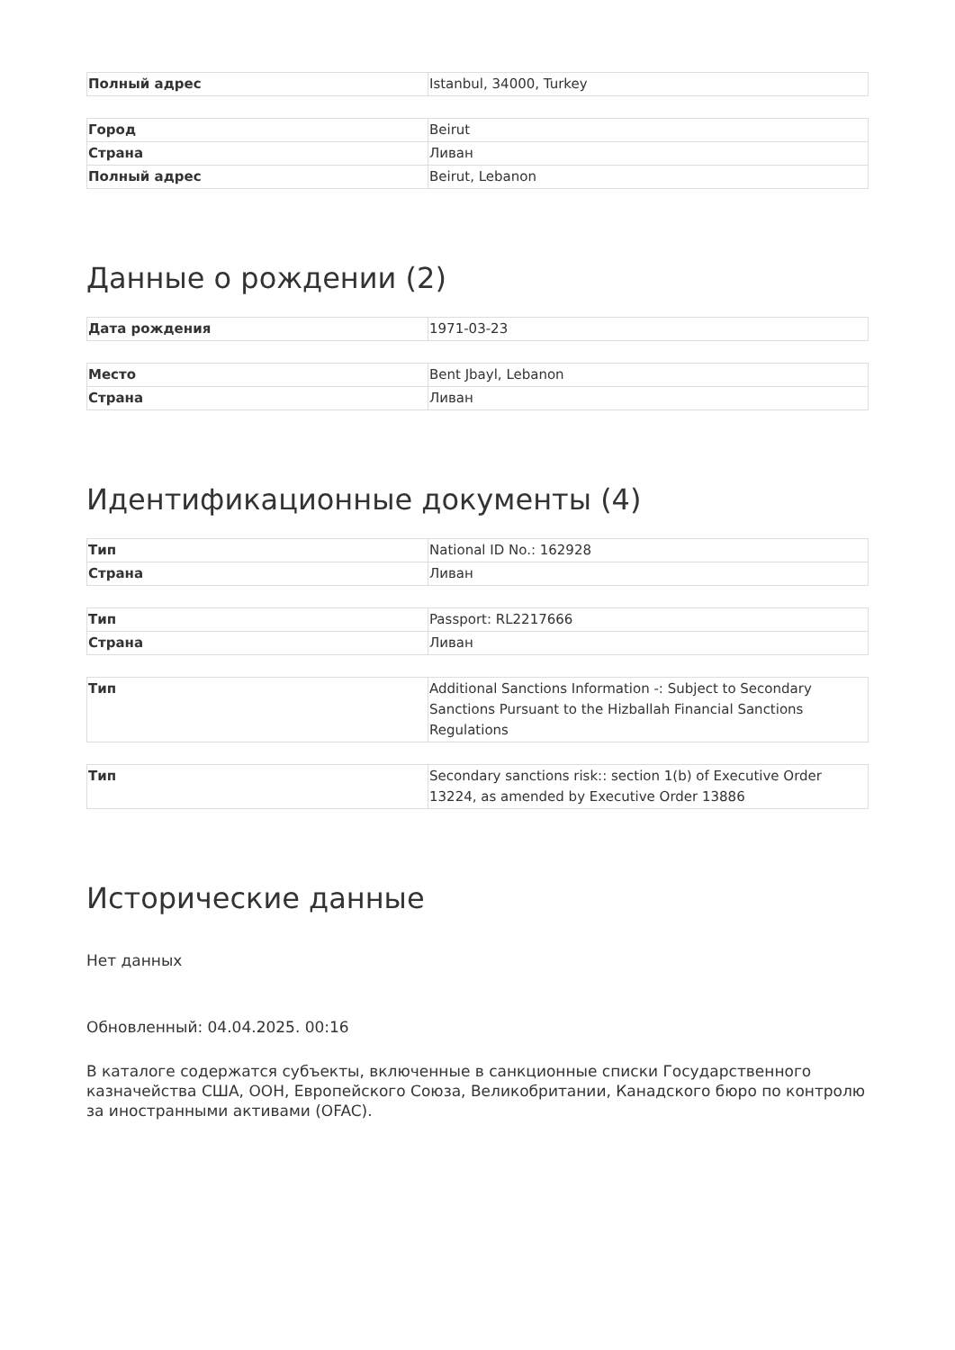| Полный адрес | Istanbul, 34000, Turkey |
| Город | Beirut |
| Страна | Ливан |
| Полный адрес | Beirut, Lebanon |
Данные о рождении (2)
| Дата рождения | 1971-03-23 |
| Место | Bent Jbayl, Lebanon |
| Страна | Ливан |
Идентификационные документы (4)
| Тип | National ID No.: 162928 |
| Страна | Ливан |
| Тип | Passport: RL2217666 |
| Страна | Ливан |
| Тип | Additional Sanctions Information -: Subject to Secondary Sanctions Pursuant to the Hizballah Financial Sanctions Regulations |
| Тип | Secondary sanctions risk:: section 1(b) of Executive Order 13224, as amended by Executive Order 13886 |
Исторические данные
Нет данных
Обновленный: 04.04.2025. 00:16
В каталоге содержатся субъекты, включенные в санкционные списки Государственного казначейства США, ООН, Европейского Союза, Великобритании, Канадского бюро по контролю за иностранными активами (OFAC).